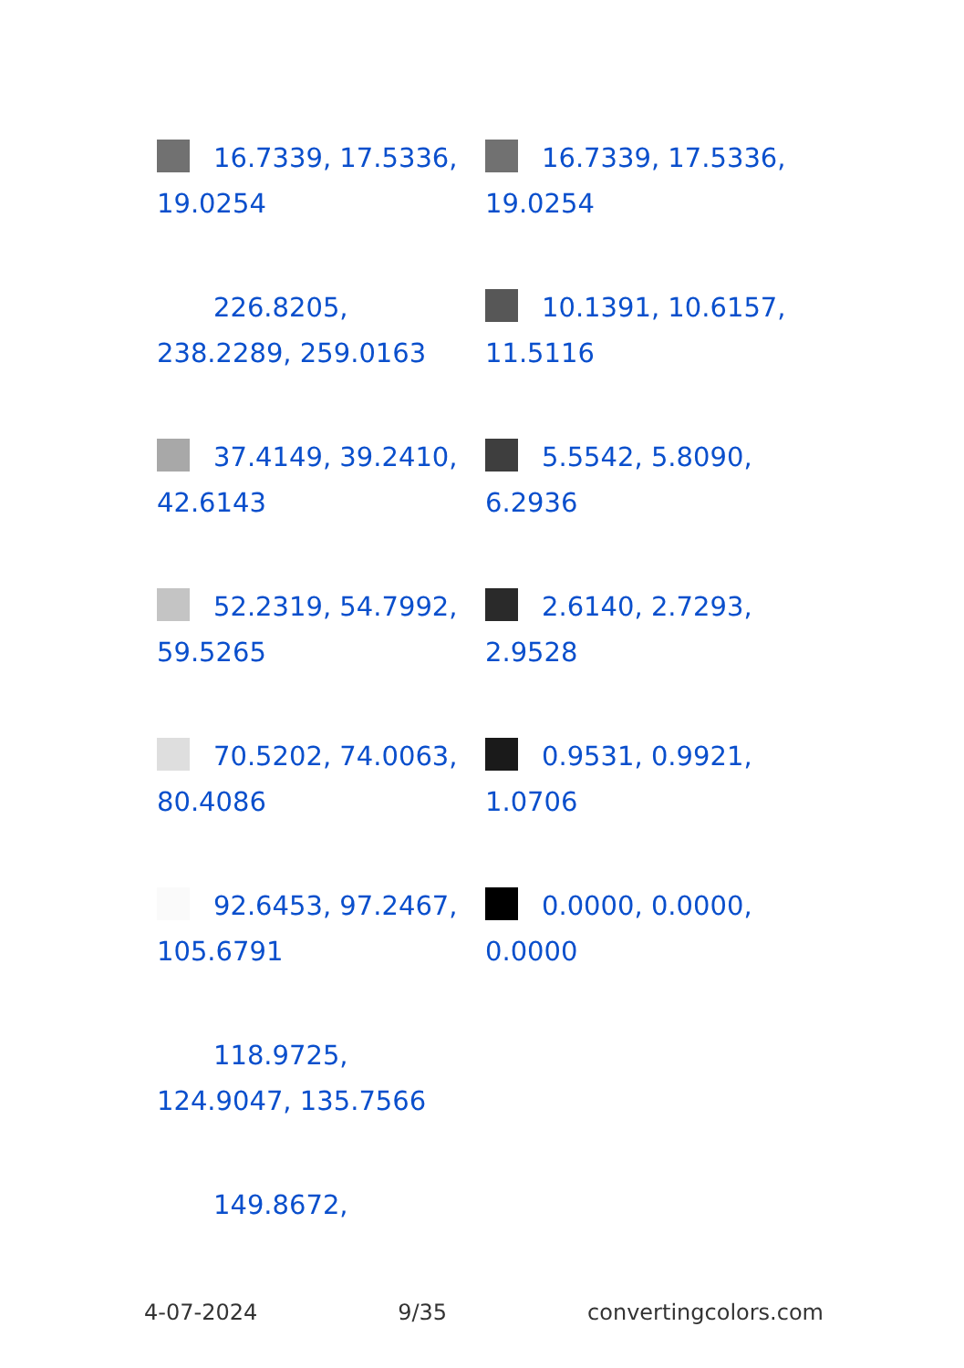16.7339, 17.5336, 19.0254
226.8205, 238.2289, 259.0163
37.4149, 39.2410, 42.6143
52.2319, 54.7992, 59.5265
70.5202, 74.0063, 80.4086
92.6453, 97.2467, 105.6791
118.9725, 124.9047, 135.7566
149.8672,
16.7339, 17.5336, 19.0254
10.1391, 10.6157, 11.5116
5.5542, 5.8090, 6.2936
2.6140, 2.7293, 2.9528
0.9531, 0.9921, 1.0706
0.0000, 0.0000, 0.0000
4-07-2024 9/35 convertingcolors.com